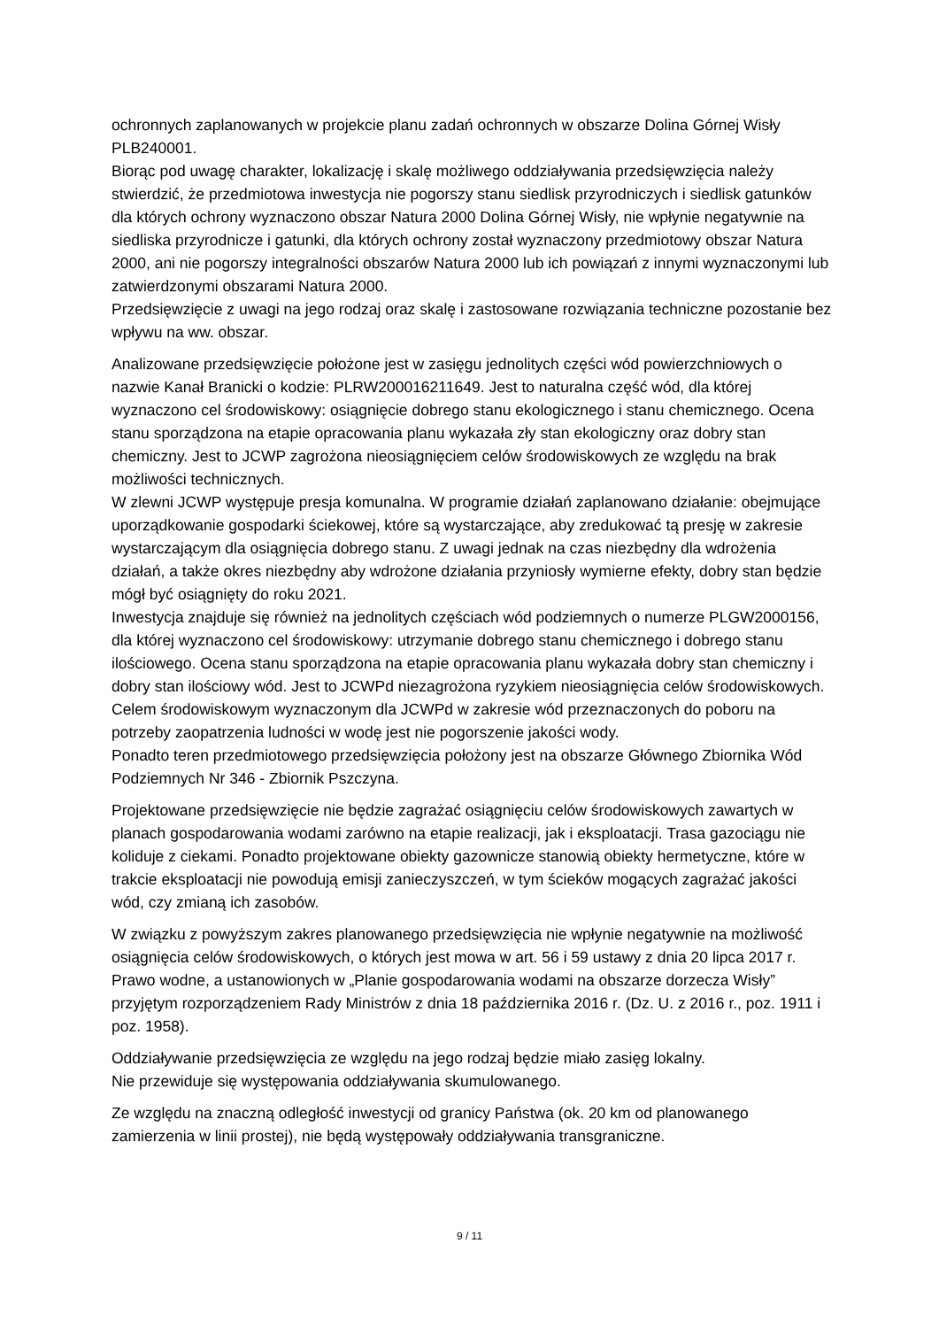ochronnych zaplanowanych w projekcie planu zadań ochronnych w obszarze Dolina Górnej Wisły PLB240001.
Biorąc pod uwagę charakter, lokalizację i skalę możliwego oddziaływania przedsięwzięcia należy stwierdzić, że przedmiotowa inwestycja nie pogorszy stanu siedlisk przyrodniczych i siedlisk gatunków dla których ochrony wyznaczono obszar Natura 2000 Dolina Górnej Wisły, nie wpłynie negatywnie na siedliska przyrodnicze i gatunki, dla których ochrony został wyznaczony przedmiotowy obszar Natura 2000, ani nie pogorszy integralności obszarów Natura 2000 lub ich powiązań z innymi wyznaczonymi lub zatwierdzonymi obszarami Natura 2000.
Przedsięwzięcie z uwagi na jego rodzaj oraz skalę i zastosowane rozwiązania techniczne pozostanie bez wpływu na ww. obszar.
Analizowane przedsięwzięcie położone jest w zasięgu jednolitych części wód powierzchniowych o nazwie Kanał Branicki o kodzie: PLRW200016211649. Jest to naturalna część wód, dla której wyznaczono cel środowiskowy: osiągnięcie dobrego stanu ekologicznego i stanu chemicznego. Ocena stanu sporządzona na etapie opracowania planu wykazała zły stan ekologiczny oraz dobry stan chemiczny. Jest to JCWP zagrożona nieosiągnięciem celów środowiskowych ze względu na brak możliwości technicznych.
W zlewni JCWP występuje presja komunalna. W programie działań zaplanowano działanie: obejmujące uporządkowanie gospodarki ściekowej, które są wystarczające, aby zredukować tą presję w zakresie wystarczającym dla osiągnięcia dobrego stanu. Z uwagi jednak na czas niezbędny dla wdrożenia działań, a także okres niezbędny aby wdrożone działania przyniosły wymierne efekty, dobry stan będzie mógł być osiągnięty do roku 2021.
Inwestycja znajduje się również na jednolitych częściach wód podziemnych o numerze PLGW2000156, dla której wyznaczono cel środowiskowy: utrzymanie dobrego stanu chemicznego i dobrego stanu ilościowego. Ocena stanu sporządzona na etapie opracowania planu wykazała dobry stan chemiczny i dobry stan ilościowy wód. Jest to JCWPd niezagrożona ryzykiem nieosiągnięcia celów środowiskowych. Celem środowiskowym wyznaczonym dla JCWPd w zakresie wód przeznaczonych do poboru na potrzeby zaopatrzenia ludności w wodę jest nie pogorszenie jakości wody.
Ponadto teren przedmiotowego przedsięwzięcia położony jest na obszarze Głównego Zbiornika Wód Podziemnych Nr 346 - Zbiornik Pszczyna.
Projektowane przedsięwzięcie nie będzie zagrażać osiągnięciu celów środowiskowych zawartych w planach gospodarowania wodami zarówno na etapie realizacji, jak i eksploatacji. Trasa gazociągu nie koliduje z ciekami. Ponadto projektowane obiekty gazownicze stanowią obiekty hermetyczne, które w trakcie eksploatacji nie powodują emisji zanieczyszczeń, w tym ścieków mogących zagrażać jakości wód, czy zmianą ich zasobów.
W związku z powyższym zakres planowanego przedsięwzięcia nie wpłynie negatywnie na możliwość osiągnięcia celów środowiskowych, o których jest mowa w art. 56 i 59 ustawy z dnia 20 lipca 2017 r. Prawo wodne, a ustanowionych w „Planie gospodarowania wodami na obszarze dorzecza Wisły” przyjętym rozporządzeniem Rady Ministrów z dnia 18 października 2016 r. (Dz. U. z 2016 r., poz. 1911 i poz. 1958).
Oddziaływanie przedsięwzięcia ze względu na jego rodzaj będzie miało zasięg lokalny.
Nie przewiduje się występowania oddziaływania skumulowanego.
Ze względu na znaczną odległość inwestycji od granicy Państwa (ok. 20 km od planowanego zamierzenia w linii prostej), nie będą występowały oddziaływania transgraniczne.
9 / 11